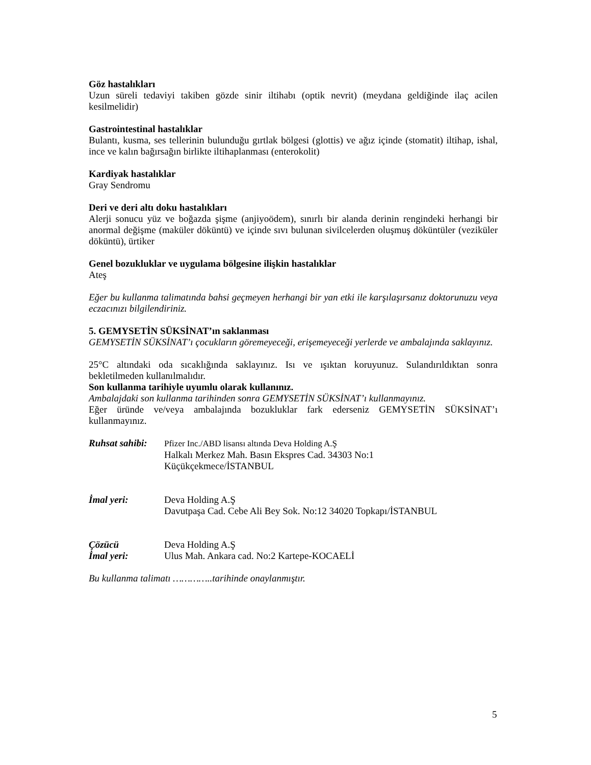Göz hastalıkları
Uzun süreli tedaviyi takiben gözde sinir iltihabı (optik nevrit) (meydana geldiğinde ilaç acilen kesilmelidir)
Gastrointestinal hastalıklar
Bulantı, kusma, ses tellerinin bulunduğu gırtlak bölgesi (glottis) ve ağız içinde (stomatit) iltihap, ishal, ince ve kalın bağırsağın birlikte iltihaplanması (enterokolit)
Kardiyak hastalıklar
Gray Sendromu
Deri ve deri altı doku hastalıkları
Alerji sonucu yüz ve boğazda şişme (anjiyoödem), sınırlı bir alanda derinin rengindeki herhangi bir anormal değişme (maküler döküntü) ve içinde sıvı bulunan sivilcelerden oluşmuş döküntüler (veziküler döküntü), ürtiker
Genel bozukluklar ve uygulama bölgesine ilişkin hastalıklar
Ateş
Eğer bu kullanma talimatında bahsi geçmeyen herhangi bir yan etki ile karşılaşırsanız doktorunuzu veya eczacınızı bilgilendiriniz.
5. GEMYSETİN SÜKSİNAT’ın saklanması
GEMYSETİN SÜKSİNAT’ı çocukların göremeyeceği, erişemeyeceği yerlerde ve ambalajında saklayınız.
25°C altındaki oda sıcaklığında saklayınız. Isı ve ışıktan koruyunuz. Sulandırıldıktan sonra bekletilmeden kullanılmalıdır.
Son kullanma tarihiyle uyumlu olarak kullanınız.
Ambalajdaki son kullanma tarihinden sonra GEMYSETİN SÜKSİNAT’ı kullanmayınız.
Eğer üründe ve/veya ambalajında bozukluklar fark ederseniz GEMYSETİN SÜKSİNAT’ı kullanmayınız.
Ruhsat sahibi:
Pfizer Inc./ABD lisansı altında Deva Holding A.Ş
Halkalı Merkez Mah. Basın Ekspres Cad. 34303 No:1
Küçükçekmece/İSTANBUL
İmal yeri: Deva Holding A.Ş
Davutpaşa Cad. Cebe Ali Bey Sok. No:12 34020 Topkapı/İSTANBUL
Çözücü
İmal yeri:
Deva Holding A.Ş
Ulus Mah. Ankara cad. No:2 Kartepe-KOCAELİ
Bu kullanma talimatı …………..tarihinde onaylanmıştır.
5